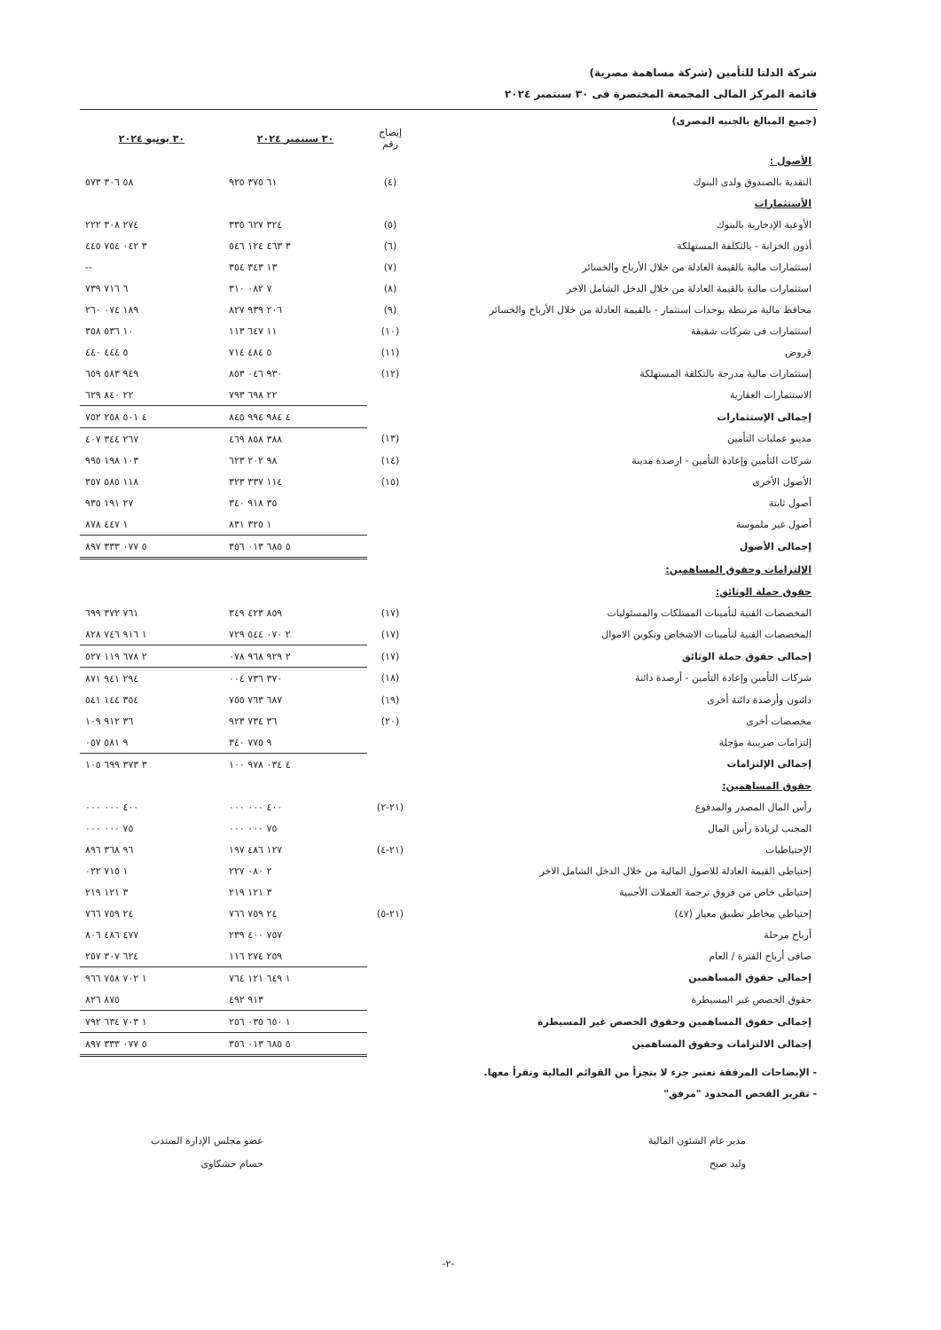شركة الدلتا للتأمين (شركة مساهمة مصرية)
قائمة المركز المالى المجمعة المختصرة فى ٣٠ سبتمبر ٢٠٢٤
(جميع المبالغ بالجنيه المصرى)
| | إيضاح رقم | ٣٠ سبتمبر ٢٠٢٤ | ٣٠ يونيو ٢٠٢٤ |
| --- | --- | --- | --- |
| الأصول : | | | |
| النقدية بالصندوق ولدى البنوك | (٤) | ٦١ ٣٧٥ ٩٢٥ | ٥٨ ٣٠٦ ٥٧٣ |
| الأستثمارات | | | |
| الأوعية الإدخارية بالبنوك | (٥) | ٣٢٤ ٦٢٧ ٣٣٥ | ٢٧٤ ٣٠٨ ٢٢٢ |
| أذون الخزانة - بالتكلفة المستهلكة | (٦) | ٣ ٤٦٣ ١٢٤ ٥٤٦ | ٣ ٠٤٢ ٧٥٤ ٤٤٥ |
| استثمارات مالية بالقيمة العادلة من خلال الأرباح والخسائر | (٧) | ١٣ ٣٤٣ ٣٥٤ | -- |
| استثمارات مالية بالقيمة العادلة من خلال الدخل الشامل الاخر | (٨) | ٧ ٠٨٢ ٣١٠ | ٦ ٧١٦ ٧٣٩ |
| محافظ مالية مرتبطة بوحدات استثمار - بالقيمة العادلة من خلال الأرباح والخسائر | (٩) | ٢٠٦ ٩٣٩ ٨٢٧ | ١٨٩ ٠٧٤ ٢٦٠ |
| استثمارات فى شركات شقيقة | (١٠) | ١١ ٦٤٧ ١١٣ | ١٠ ٥٣٦ ٣٥٨ |
| قروض | (١١) | ٥ ٤٨٤ ٧١٤ | ٥ ٤٤٤ ٤٤٠ |
| إستثمارات مالية مدرجة بالتكلفة المستهلكة | (١٢) | ٩٣٠ ٠٤٦ ٨٥٣ | ٩٤٩ ٥٨٣ ٦٥٩ |
| الاستثمارات العقارية | | ٢٢ ٦٩٨ ٧٩٣ | ٢٢ ٨٤٠ ٦٢٩ |
| إجمالى الإستثمارات | | ٤ ٩٨٤ ٩٩٤ ٨٤٥ | ٤ ٥٠١ ٢٥٨ ٧٥٢ |
| مدينو عمليات التأمين | (١٣) | ٣٨٨ ٨٥٨ ٤٦٩ | ٢٦٧ ٣٤٤ ٤٠٧ |
| شركات التأمين وإعادة التأمين - ارصدة مدينة | (١٤) | ٩٨ ٢٠٢ ٦٢٣ | ١٠٣ ١٩٨ ٩٩٥ |
| الأصول الأخرى | (١٥) | ١١٤ ٣٣٧ ٣٢٣ | ١١٨ ٥٨٥ ٣٥٧ |
| أصول ثابتة | | ٣٥ ٩١٨ ٣٤٠ | ٢٧ ١٩١ ٩٣٥ |
| أصول غير ملموسة | | ١ ٣٢٥ ٨٣١ | ١ ٤٤٧ ٨٧٨ |
| إجمالى الأصول | | ٥ ٦٨٥ ٠١٣ ٣٥٦ | ٥ ٠٧٧ ٣٣٣ ٨٩٧ |
| الإلتزامات وحقوق المساهمين: | | | |
| حقوق حملة الوثائق: | | | |
| المخصصات الفنية لتأمينات الممتلكات والمسئوليات | (١٧) | ٨٥٩ ٤٢٣ ٣٤٩ | ٧٦١ ٣٧٢ ٦٩٩ |
| المخصصات الفنية لتأمينات الاشخاص وتكوين الاموال | (١٧) | ٢ ٠٧٠ ٥٤٤ ٧٢٩ | ١ ٩١٦ ٧٤٦ ٨٢٨ |
| إجمالى حقوق حملة الوثائق | (١٧) | ٢ ٩٢٩ ٩٦٨ ٠٧٨ | ٢ ٦٧٨ ١١٩ ٥٢٧ |
| شركات التأمين وإعادة التأمين - أرصدة دائنة | (١٨) | ٣٧٠ ٧٣٦ ٠٠٤ | ٢٩٤ ٩٤١ ٨٧١ |
| دائنون وأرصدة دائنة أخرى | (١٩) | ٦٨٧ ٧٦٣ ٧٥٥ | ٣٥٤ ١٤٤ ٥٤١ |
| مخصصات أخرى | (٢٠) | ٣٦ ٧٣٤ ٩٢٣ | ٣٦ ٩١٢ ١٠٩ |
| إلتزامات ضريبية مؤجلة | | ٩ ٧٧٥ ٣٤٠ | ٩ ٥٨١ ٠٥٧ |
| إجمالى الإلتزامات | | ٤ ٠٣٤ ٩٧٨ ١٠٠ | ٣ ٣٧٣ ٦٩٩ ١٠٥ |
| حقوق المساهمين: | | | |
| رأس المال المصدر والمدفوع | (٢١-٢) | ٤٠٠ ٠٠٠ ٠٠٠ | ٤٠٠ ٠٠٠ ٠٠٠ |
| المجنب لزيادة رأس المال | | ٧٥ ٠٠٠ ٠٠٠ | ٧٥ ٠٠٠ ٠٠٠ |
| الإحتياطيات | (٢١-٤) | ١٢٧ ٤٨٦ ١٩٧ | ٩٦ ٣٦٨ ٨٩٦ |
| إحتياطى القيمة العادلة للاصول المالية من خلال الدخل الشامل الاخر | | ٢ ٠٨٠ ٢٢٧ | ١ ٧١٥ ٠٢٢ |
| إحتياطى خاص من فروق ترجمة العملات الأجنبية | | ٣ ١٢١ ٢١٩ | ٣ ١٢١ ٢١٩ |
| إحتياطي مخاطر تطبيق معيار (٤٧) | (٢١-٥) | ٢٤ ٧٥٩ ٧٦٦ | ٢٤ ٧٥٩ ٧٦٦ |
| أرباح مرحلة | | ٧٥٧ ٤٠٠ ٢٣٩ | ٤٧٧ ٤٨٦ ٨٠٦ |
| صافى أرباح الفترة / العام | | ٢٥٩ ٢٧٤ ١١٦ | ٦٢٤ ٣٠٧ ٢٥٧ |
| إجمالى حقوق المساهمين | | ١ ٦٤٩ ١٢١ ٧٦٤ | ١ ٧٠٢ ٧٥٨ ٩٦٦ |
| حقوق الحصص غير المسيطرة | | ٩١٣ ٤٩٢ | ٨٧٥ ٨٢٦ |
| إجمالى حقوق المساهمين وحقوق الحصص غير المسيطرة | | ١ ٦٥٠ ٠٣٥ ٢٥٦ | ١ ٧٠٣ ٦٣٤ ٧٩٢ |
| إجمالى الالتزامات وحقوق المساهمين | | ٥ ٦٨٥ ٠١٣ ٣٥٦ | ٥ ٠٧٧ ٣٣٣ ٨٩٧ |
- الإيضاحات المرفقة تعتبر جزء لا يتجزأ من القوائم المالية وتقرأ معها.
- تقرير الفحص المحدود "مرفق"
مدير عام الشئون المالية
وليد صبح
عضو مجلس الإدارة المنتدب
حسام حشكاوى
-٢-